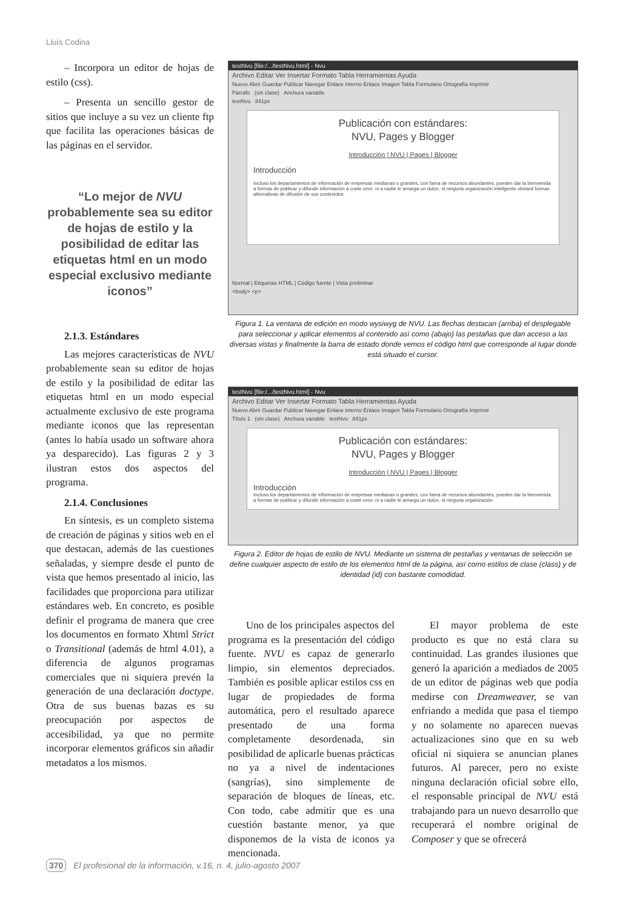Lluís Codina
– Incorpora un editor de hojas de estilo (css).
– Presenta un sencillo gestor de sitios que incluye a su vez un cliente ftp que facilita las operaciones básicas de las páginas en el servidor.
“Lo mejor de NVU probablemente sea su editor de hojas de estilo y la posibilidad de editar las etiquetas html en un modo especial exclusivo mediante iconos”
2.1.3. Estándares
Las mejores características de NVU probablemente sean su editor de hojas de estilo y la posibilidad de editar las etiquetas html en un modo especial actualmente exclusivo de este programa mediante iconos que las representan (antes lo había usado un software ahora ya desparecido). Las figuras 2 y 3 ilustran estos dos aspectos del programa.
2.1.4. Conclusiones
En síntesis, es un completo sistema de creación de páginas y sitios web en el que destacan, además de las cuestiones señaladas, y siempre desde el punto de vista que hemos presentado al inicio, las facilidades que proporciona para utilizar estándares web. En concreto, es posible definir el programa de manera que cree los documentos en formato Xhtml Strict o Transitional (además de html 4.01), a diferencia de algunos programas comerciales que ni siquiera prevén la generación de una declaración doctype. Otra de sus buenas bazas es su preocupación por aspectos de accesibilidad, ya que no permite incorporar elementos gráficos sin añadir metadatos a los mismos.
testNvu [file:/.../testNvu.html] - Nvu
Archivo Editar Ver Insertar Formato Tabla Herramientas Ayuda
Nuevo Abrir Guardar Publicar Navegar Enlace interno Enlace Imagen Tabla Formulario Ortografía Imprimir
Párrafo (sin clase) Anchura variable
testNvu 841px
Publicación con estándares:
NVU, Pages y Blogger
Introducción | NVU | Pages | Blogger
Introducción
Incluso los departamentos de información de empresas medianas o grandes, con fama de recursos abundantes, pueden dar la bienvenida a formas de publicar y difundir información a coste cero: ni a nadie le amarga un dulce, ni ninguna organización inteligente obviará formas alternativas de difusión de sus contenidos.
Normal | Etiquetas HTML | Código fuente | Vista preliminar
<body> <p>
Figura 1. La ventana de edición en modo wysiwyg de NVU. Las flechas destacan (arriba) el desplegable para seleccionar y aplicar elementos al contenido así como (abajo) las pestañas que dan acceso a las diversas vistas y finalmente la barra de estado donde vemos el código html que corresponde al lugar donde está situado el cursor.
testNvu [file:/.../testNvu.html] - Nvu
Archivo Editar Ver Insertar Formato Tabla Herramientas Ayuda
Nuevo Abrir Guardar Publicar Navegar Enlace interno Enlace Imagen Tabla Formulario Ortografía Imprimir
Título 1 (sin clase) Anchura variable testNvu 841px
Publicación con estándares:
NVU, Pages y Blogger
Introducción | NVU | Pages | Blogger
Introducción
Incluso los departamentos de información de empresas medianas o grandes, con fama de recursos abundantes, pueden dar la bienvenida a formas de publicar y difundir información a coste cero: ni a nadie le amarga un dulce, ni ninguna organización
Figura 2. Editor de hojas de estilo de NVU. Mediante un sistema de pestañas y ventanas de selección se define cualquier aspecto de estilo de los elementos html de la página, así como estilos de clase (class) y de identidad (id) con bastante comodidad.
Uno de los principales aspectos del programa es la presentación del código fuente. NVU es capaz de generarlo limpio, sin elementos depreciados. También es posible aplicar estilos css en lugar de propiedades de forma automática, pero el resultado aparece presentado de una forma completamente desordenada, sin posibilidad de aplicarle buenas prácticas no ya a nivel de indentaciones (sangrías), sino simplemente de separación de bloques de líneas, etc. Con todo, cabe admitir que es una cuestión bastante menor, ya que disponemos de la vista de iconos ya mencionada.
El mayor problema de este producto es que no está clara su continuidad. Las grandes ilusiones que generó la aparición a mediados de 2005 de un editor de páginas web que podía medirse con Dreamweaver, se van enfriando a medida que pasa el tiempo y no solamente no aparecen nuevas actualizaciones sino que en su web oficial ni siquiera se anuncian planes futuros. Al parecer, pero no existe ninguna declaración oficial sobre ello, el responsable principal de NVU está trabajando para un nuevo desarrollo que recuperará el nombre original de Composer y que se ofrecerá
370 El profesional de la información, v.16, n. 4, julio-agosto 2007